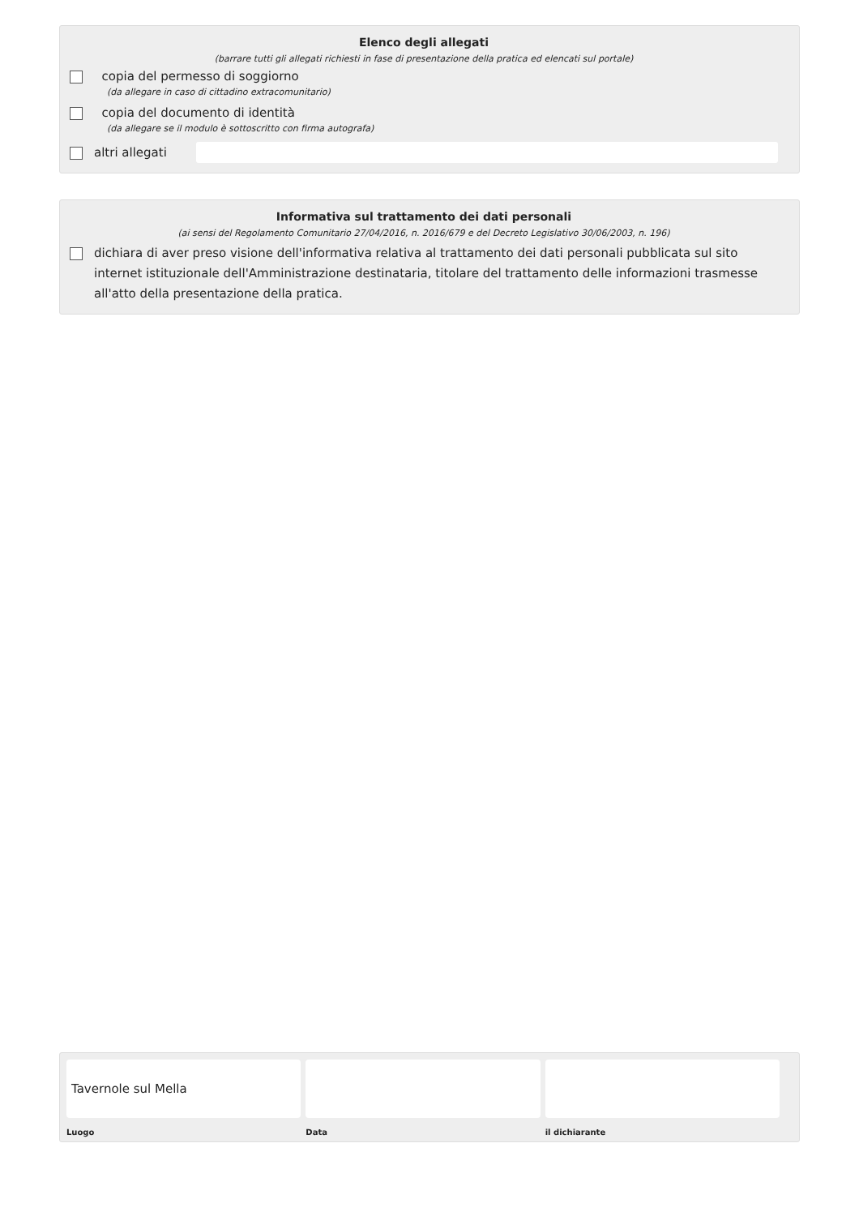Elenco degli allegati
(barrare tutti gli allegati richiesti in fase di presentazione della pratica ed elencati sul portale)
copia del permesso di soggiorno
(da allegare in caso di cittadino extracomunitario)
copia del documento di identità
(da allegare se il modulo è sottoscritto con firma autografa)
altri allegati
Informativa sul trattamento dei dati personali
(ai sensi del Regolamento Comunitario 27/04/2016, n. 2016/679 e del Decreto Legislativo 30/06/2003, n. 196)
dichiara di aver preso visione dell'informativa relativa al trattamento dei dati personali pubblicata sul sito internet istituzionale dell'Amministrazione destinataria, titolare del trattamento delle informazioni trasmesse all'atto della presentazione della pratica.
Tavernole sul Mella
Luogo
Data il dichiarante